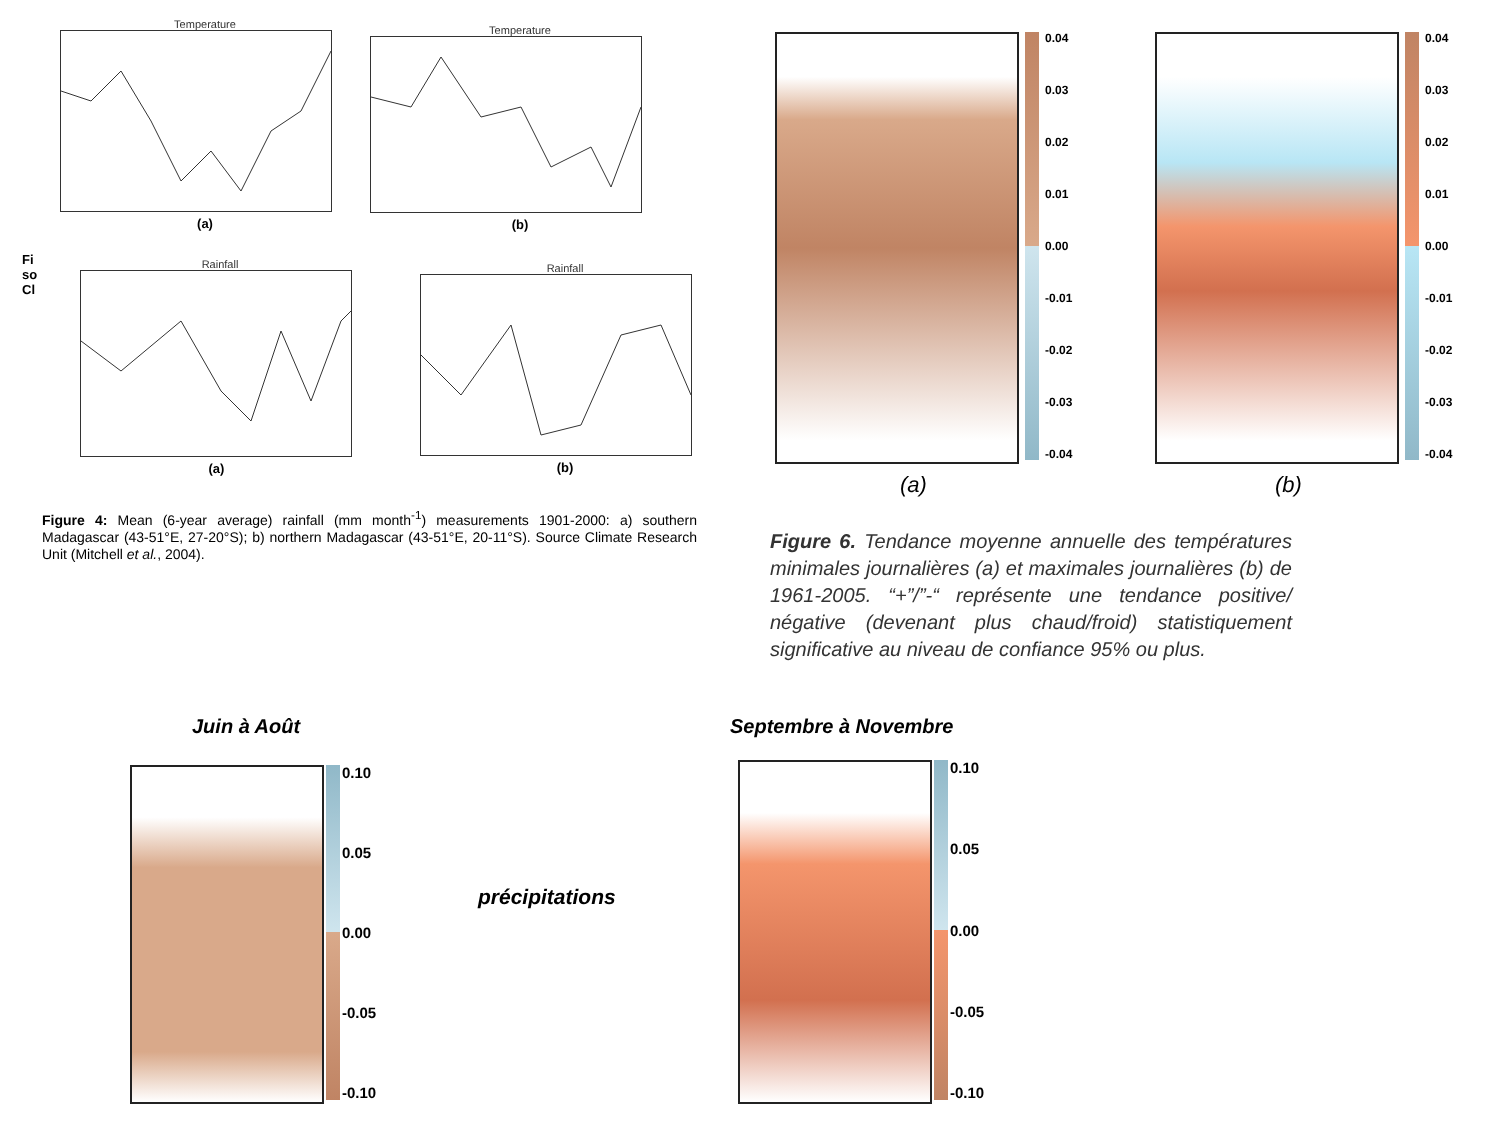Temperature
(a)
Temperature
(b)
Fi
so
Cl
Rainfall
(a)
Rainfall
(b)
Figure 4: Mean (6-year average) rainfall (mm month<sup>-1</sup>) measurements 1901-2000: a) southern Madagascar (43-51°E, 27-20°S); b) northern Madagascar (43-51°E, 20-11°S). Source Climate Research Unit (Mitchell et al., 2004).
0.04
0.03
0.02
0.01
0.00
-0.01
-0.02
-0.03
-0.04
0.04
0.03
0.02
0.01
0.00
-0.01
-0.02
-0.03
-0.04
(a) (b)
Figure 6. Tendance moyenne annuelle des températures minimales journalières (a) et maximales journalières (b) de 1961-2005. “+”/”-“ représente une tendance positive/ négative (devenant plus chaud/froid) statistiquement significative au niveau de confiance 95% ou plus.
Juin à Août Septembre à Novembre
0.10
0.05
0.00
-0.05
-0.10
précipitations
0.10
0.05
0.00
-0.05
-0.10